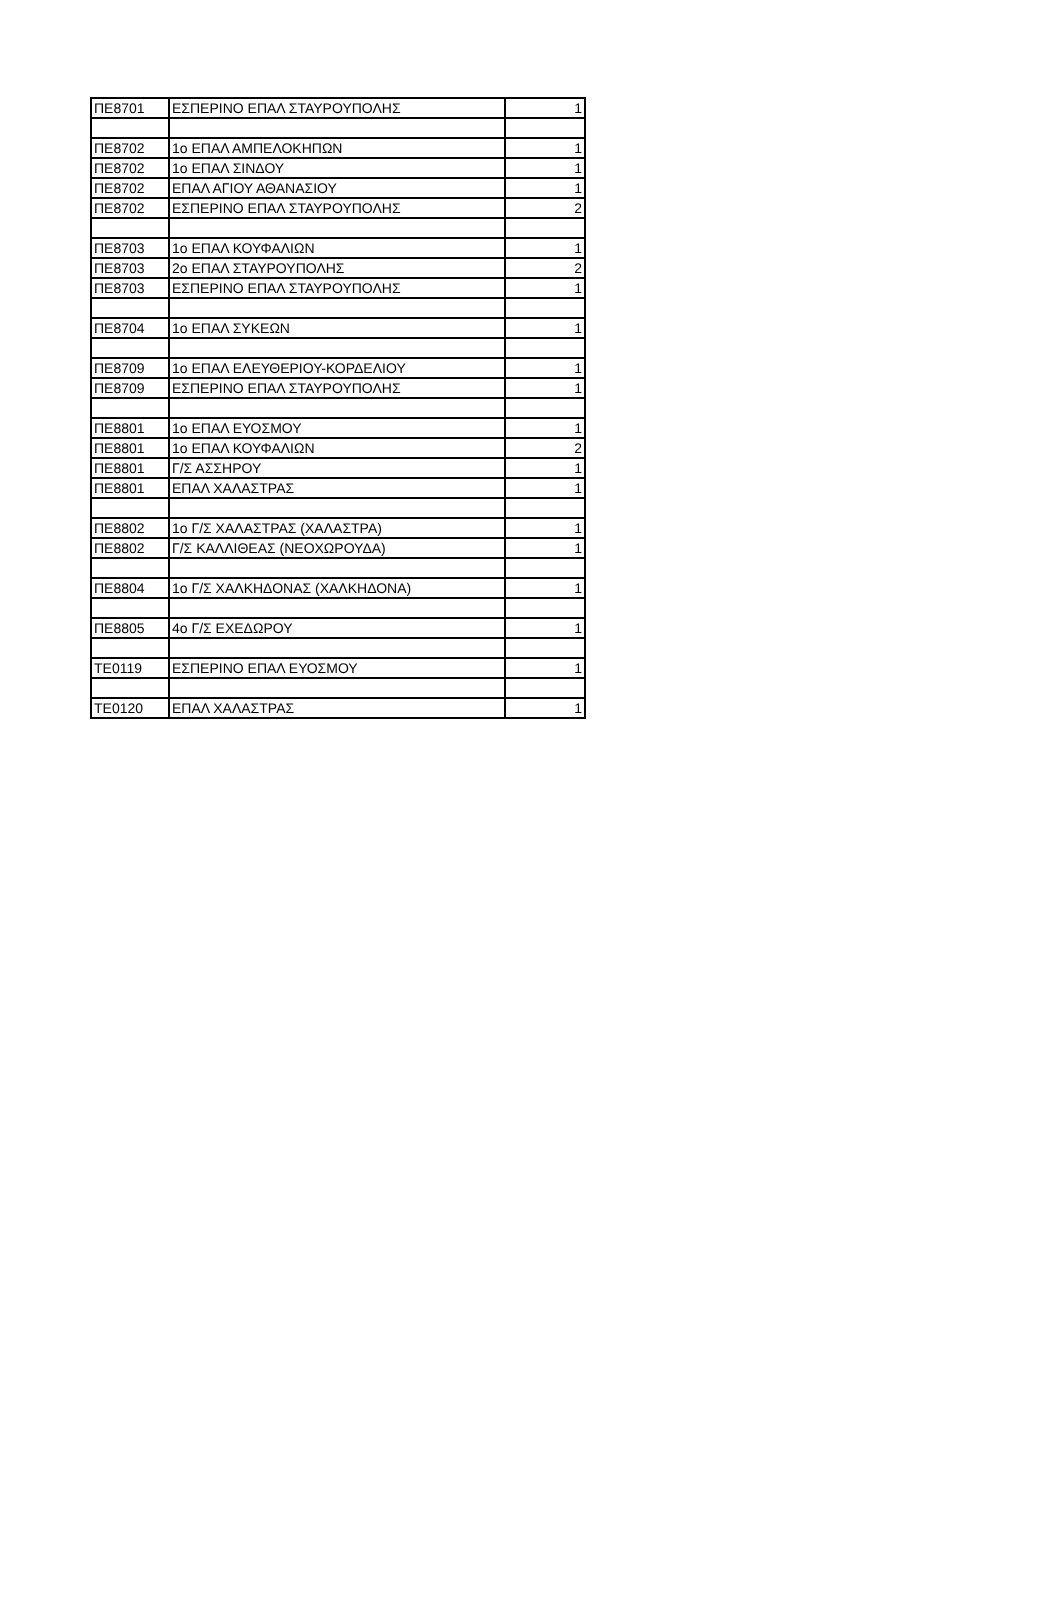| ΠΕ8701 | ΕΣΠΕΡΙΝΟ ΕΠΑΛ ΣΤΑΥΡΟΥΠΟΛΗΣ | 1 |
| ΠΕ8702 | 1ο ΕΠΑΛ ΑΜΠΕΛΟΚΗΠΩΝ | 1 |
| ΠΕ8702 | 1ο ΕΠΑΛ ΣΙΝΔΟΥ | 1 |
| ΠΕ8702 | ΕΠΑΛ ΑΓΙΟΥ ΑΘΑΝΑΣΙΟΥ | 1 |
| ΠΕ8702 | ΕΣΠΕΡΙΝΟ ΕΠΑΛ ΣΤΑΥΡΟΥΠΟΛΗΣ | 2 |
| ΠΕ8703 | 1ο ΕΠΑΛ ΚΟΥΦΑΛΙΩΝ | 1 |
| ΠΕ8703 | 2ο ΕΠΑΛ ΣΤΑΥΡΟΥΠΟΛΗΣ | 2 |
| ΠΕ8703 | ΕΣΠΕΡΙΝΟ ΕΠΑΛ ΣΤΑΥΡΟΥΠΟΛΗΣ | 1 |
| ΠΕ8704 | 1ο ΕΠΑΛ ΣΥΚΕΩΝ | 1 |
| ΠΕ8709 | 1ο ΕΠΑΛ ΕΛΕΥΘΕΡΙΟΥ-ΚΟΡΔΕΛΙΟΥ | 1 |
| ΠΕ8709 | ΕΣΠΕΡΙΝΟ ΕΠΑΛ ΣΤΑΥΡΟΥΠΟΛΗΣ | 1 |
| ΠΕ8801 | 1ο ΕΠΑΛ ΕΥΟΣΜΟΥ | 1 |
| ΠΕ8801 | 1ο ΕΠΑΛ ΚΟΥΦΑΛΙΩΝ | 2 |
| ΠΕ8801 | Γ/Σ ΑΣΣΗΡΟΥ | 1 |
| ΠΕ8801 | ΕΠΑΛ ΧΑΛΑΣΤΡΑΣ | 1 |
| ΠΕ8802 | 1ο Γ/Σ ΧΑΛΑΣΤΡΑΣ (ΧΑΛΑΣΤΡΑ) | 1 |
| ΠΕ8802 | Γ/Σ ΚΑΛΛΙΘΕΑΣ (ΝΕΟΧΩΡΟΥΔΑ) | 1 |
| ΠΕ8804 | 1ο Γ/Σ ΧΑΛΚΗΔΟΝΑΣ (ΧΑΛΚΗΔΟΝΑ) | 1 |
| ΠΕ8805 | 4ο Γ/Σ ΕΧΕΔΩΡΟΥ | 1 |
| ΤΕ0119 | ΕΣΠΕΡΙΝΟ ΕΠΑΛ ΕΥΟΣΜΟΥ | 1 |
| ΤΕ0120 | ΕΠΑΛ ΧΑΛΑΣΤΡΑΣ | 1 |